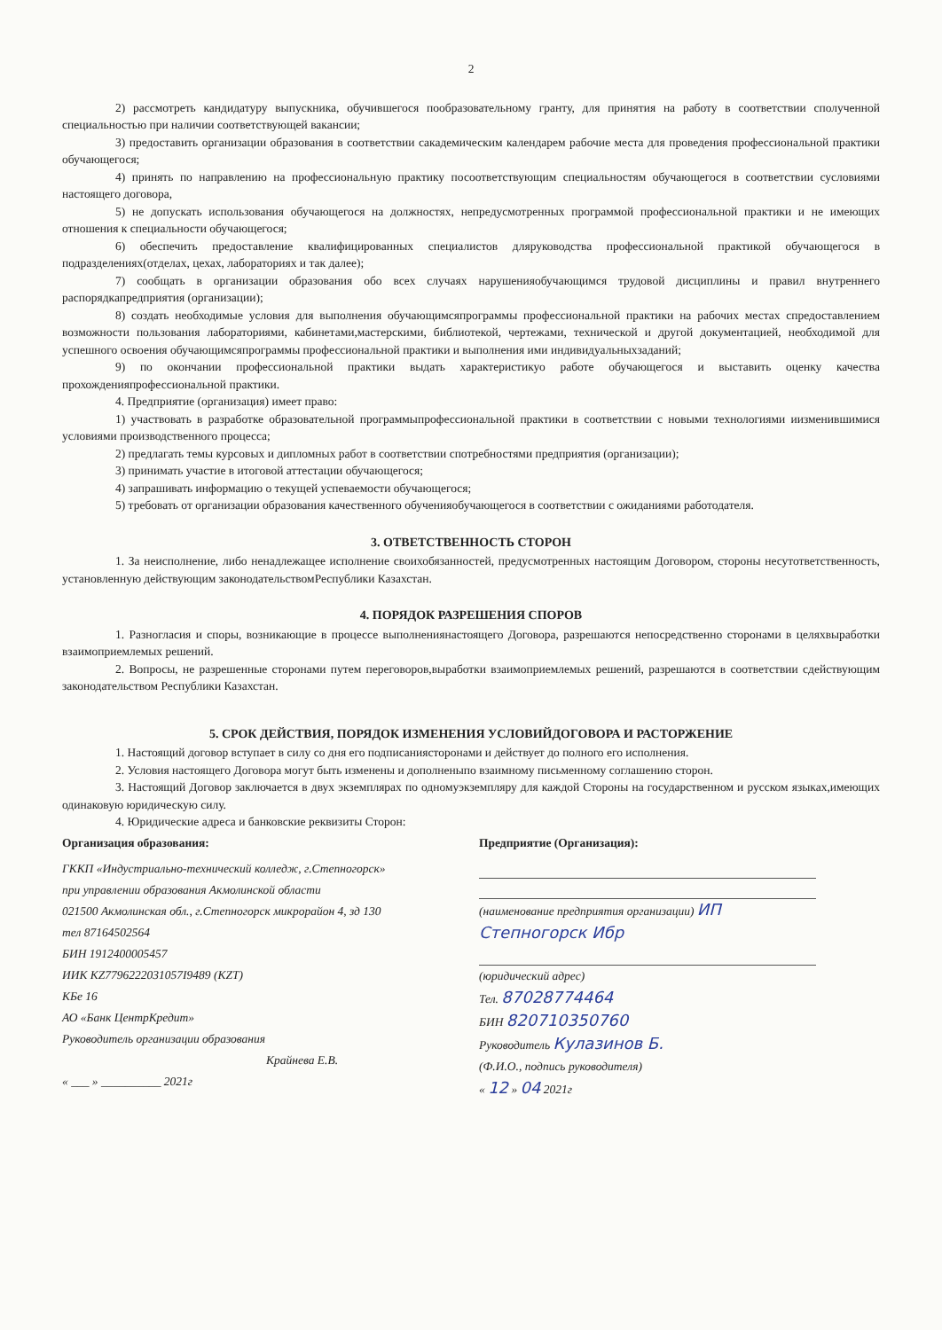2
2) рассмотреть кандидатуру выпускника, обучившегося пообразовательному гранту, для принятия на работу в соответствии сполученной специальностью при наличии соответствующей вакансии;
3) предоставить организации образования в соответствии сакадемическим календарем рабочие места для проведения профессиональной практики обучающегося;
4) принять по направлению на профессиональную практику посоответствующим специальностям обучающегося в соответствии сусловиями настоящего договора,
5) не допускать использования обучающегося на должностях, непредусмотренных программой профессиональной практики и не имеющих отношения к специальности обучающегося;
6) обеспечить предоставление квалифицированных специалистов дляруководства профессиональной практикой обучающегося в подразделениях(отделах, цехах, лабораториях и так далее);
7) сообщать в организации образования обо всех случаях нарушенияобучающимся трудовой дисциплины и правил внутреннего распорядкапредприятия (организации);
8) создать необходимые условия для выполнения обучающимсяпрограммы профессиональной практики на рабочих местах спредоставлением возможности пользования лабораториями, кабинетами,мастерскими, библиотекой, чертежами, технической и другой документацией, необходимой для успешного освоения обучающимсяпрограммы профессиональной практики и выполнения ими индивидуальныхзаданий;
9) по окончании профессиональной практики выдать характеристикуо работе обучающегося и выставить оценку качества прохожденияпрофессиональной практики.
4. Предприятие (организация) имеет право:
1) участвовать в разработке образовательной программыпрофессиональной практики в соответствии с новыми технологиями иизменившимися условиями производственного процесса;
2) предлагать темы курсовых и дипломных работ в соответствии спотребностями предприятия (организации);
3) принимать участие в итоговой аттестации обучающегося;
4) запрашивать информацию о текущей успеваемости обучающегося;
5) требовать от организации образования качественного обученияобучающегося в соответствии с ожиданиями работодателя.
3. ОТВЕТСТВЕННОСТЬ СТОРОН
1. За неисполнение, либо ненадлежащее исполнение своихобязанностей, предусмотренных настоящим Договором, стороны несутответственность, установленную действующим законодательствомРеспублики Казахстан.
4. ПОРЯДОК РАЗРЕШЕНИЯ СПОРОВ
1. Разногласия и споры, возникающие в процессе выполнениянастоящего Договора, разрешаются непосредственно сторонами в целяхвыработки взаимоприемлемых решений.
2. Вопросы, не разрешенные сторонами путем переговоров,выработки взаимоприемлемых решений, разрешаются в соответствии сдействующим законодательством Республики Казахстан.
5. СРОК ДЕЙСТВИЯ, ПОРЯДОК ИЗМЕНЕНИЯ УСЛОВИЙДОГОВОРА И РАСТОРЖЕНИЕ
1. Настоящий договор вступает в силу со дня его подписаниясторонами и действует до полного его исполнения.
2. Условия настоящего Договора могут быть изменены и дополненыпо взаимному письменному соглашению сторон.
3. Настоящий Договор заключается в двух экземплярах по одномуэкземпляру для каждой Стороны на государственном и русском языках,имеющих одинаковую юридическую силу.
4. Юридические адреса и банковские реквизиты Сторон:
Организация образования:
ГККП «Индустриально-технический колледж, г.Степногорск» при управлении образования Акмолинской области
021500 Акмолинская обл., г.Степногорск микрорайон 4, зд 130
тел 87164502564
БИН 1912400005457
ИИК KZ7796222031057I9489 (KZT)
КБе 16
АО «Банк ЦентрКредит»
Руководитель организации образования
Крайнева Е.В.
« ___ » __________ 2021г
Предприятие (Организация):
(наименование предприятия организации) ИП Степногорск Ибр
(юридический адрес)
Тел. 87028774464
БИН 820710350760
Руководитель Кулазинов Б.
(Ф.И.О., подпись руководителя)
« 12 » 04 2021г